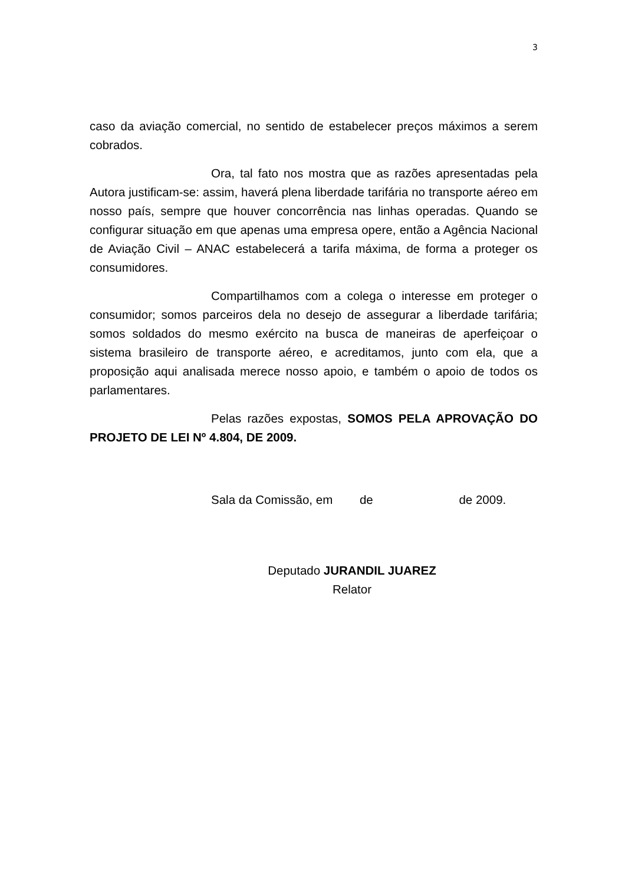3
caso da aviação comercial, no sentido de estabelecer preços máximos a serem cobrados.
Ora, tal fato nos mostra que as razões apresentadas pela Autora justificam-se: assim, haverá plena liberdade tarifária no transporte aéreo em nosso país, sempre que houver concorrência nas linhas operadas. Quando se configurar situação em que apenas uma empresa opere, então a Agência Nacional de Aviação Civil – ANAC estabelecerá a tarifa máxima, de forma a proteger os consumidores.
Compartilhamos com a colega o interesse em proteger o consumidor; somos parceiros dela no desejo de assegurar a liberdade tarifária; somos soldados do mesmo exército na busca de maneiras de aperfeiçoar o sistema brasileiro de transporte aéreo, e acreditamos, junto com ela, que a proposição aqui analisada merece nosso apoio, e também o apoio de todos os parlamentares.
Pelas razões expostas, SOMOS PELA APROVAÇÃO DO PROJETO DE LEI Nº 4.804, DE 2009.
Sala da Comissão, em de de 2009.
Deputado JURANDIL JUAREZ
Relator